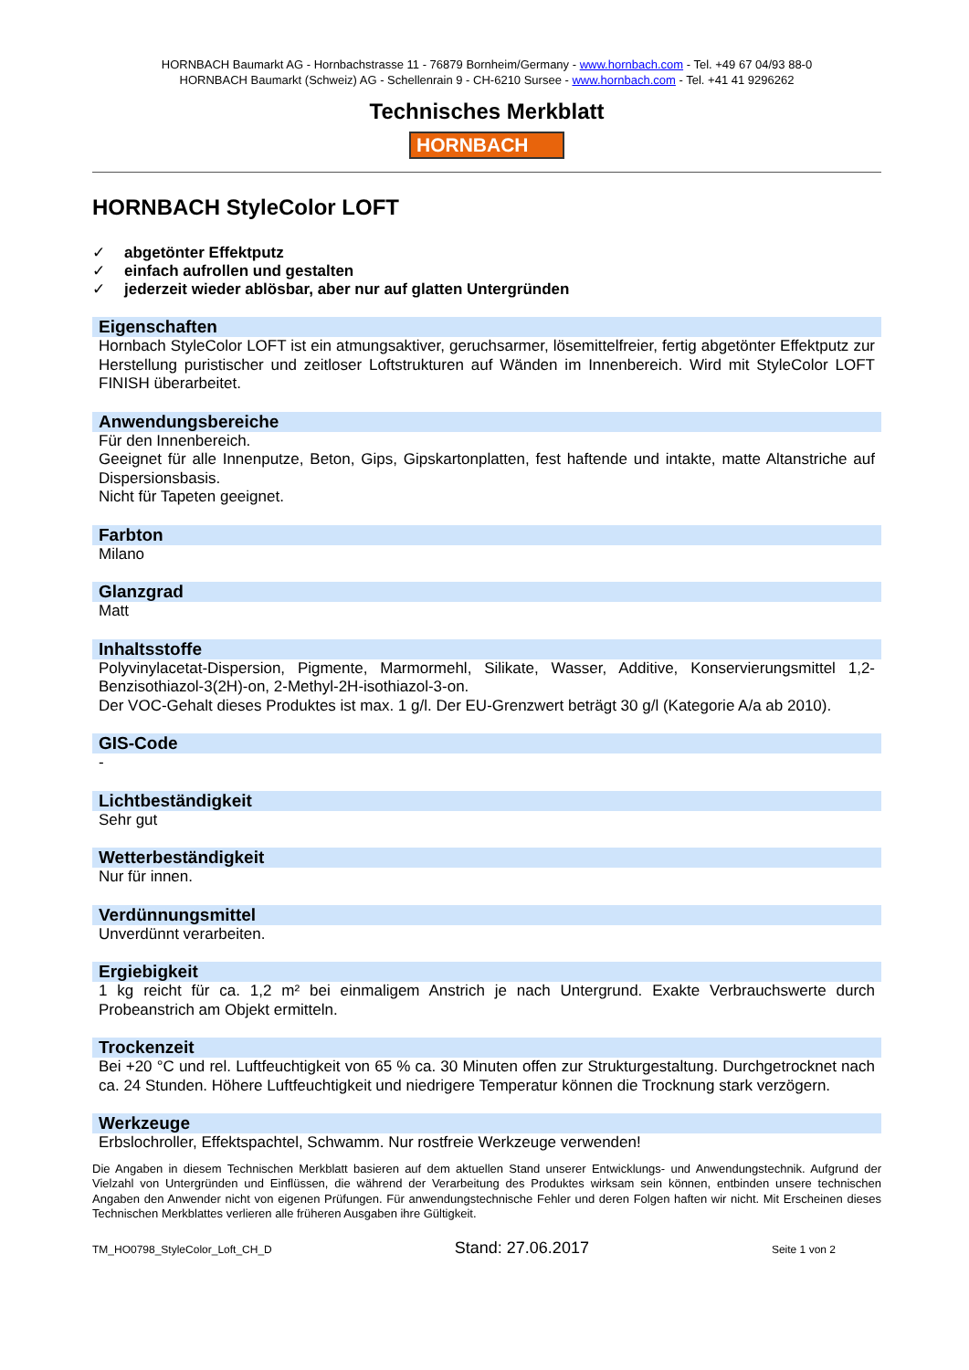HORNBACH Baumarkt AG - Hornbachstrasse 11 - 76879 Bornheim/Germany - www.hornbach.com - Tel. +49 67 04/93 88-0
HORNBACH Baumarkt (Schweiz) AG - Schellenrain 9 - CH-6210 Sursee - www.hornbach.com - Tel. +41 41 9296262
Technisches Merkblatt
HORNBACH
HORNBACH StyleColor LOFT
✓ abgetönter Effektputz
✓ einfach aufrollen und gestalten
✓ jederzeit wieder ablösbar, aber nur auf glatten Untergründen
Eigenschaften
Hornbach StyleColor LOFT ist ein atmungsaktiver, geruchsarmer, lösemittelfreier, fertig abgetönter Effektputz zur Herstellung puristischer und zeitloser Loftstrukturen auf Wänden im Innenbereich. Wird mit StyleColor LOFT FINISH überarbeitet.
Anwendungsbereiche
Für den Innenbereich.
Geeignet für alle Innenputze, Beton, Gips, Gipskartonplatten, fest haftende und intakte, matte Altanstriche auf Dispersionsbasis.
Nicht für Tapeten geeignet.
Farbton
Milano
Glanzgrad
Matt
Inhaltsstoffe
Polyvinylacetat-Dispersion, Pigmente, Marmormehl, Silikate, Wasser, Additive, Konservierungsmittel 1,2-Benzisothiazol-3(2H)-on, 2-Methyl-2H-isothiazol-3-on.
Der VOC-Gehalt dieses Produktes ist max. 1 g/l. Der EU-Grenzwert beträgt 30 g/l (Kategorie A/a ab 2010).
GIS-Code
-
Lichtbeständigkeit
Sehr gut
Wetterbeständigkeit
Nur für innen.
Verdünnungsmittel
Unverdünnt verarbeiten.
Ergiebigkeit
1 kg reicht für ca. 1,2 m² bei einmaligem Anstrich je nach Untergrund. Exakte Verbrauchswerte durch Probeanstrich am Objekt ermitteln.
Trockenzeit
Bei +20 °C und rel. Luftfeuchtigkeit von 65 % ca. 30 Minuten offen zur Strukturgestaltung. Durchgetrocknet nach ca. 24 Stunden. Höhere Luftfeuchtigkeit und niedrigere Temperatur können die Trocknung stark verzögern.
Werkzeuge
Erbslochroller, Effektspachtel, Schwamm. Nur rostfreie Werkzeuge verwenden!
Die Angaben in diesem Technischen Merkblatt basieren auf dem aktuellen Stand unserer Entwicklungs- und Anwendungstechnik. Aufgrund der Vielzahl von Untergründen und Einflüssen, die während der Verarbeitung des Produktes wirksam sein können, entbinden unsere technischen Angaben den Anwender nicht von eigenen Prüfungen. Für anwendungstechnische Fehler und deren Folgen haften wir nicht. Mit Erscheinen dieses Technischen Merkblattes verlieren alle früheren Ausgaben ihre Gültigkeit.
TM_HO0798_StyleColor_Loft_CH_D Stand: 27.06.2017 Seite 1 von 2